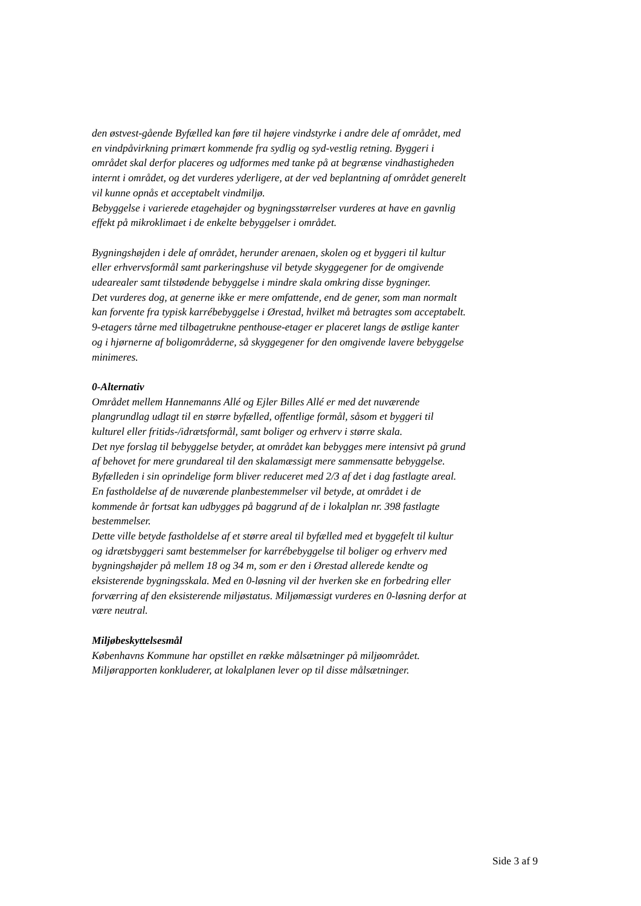den østvest-gående Byfælled kan føre til højere vindstyrke i andre dele af området, med en vindpåvirkning primært kommende fra sydlig og syd-vestlig retning. Byggeri i området skal derfor placeres og udformes med tanke på at begrænse vindhastigheden internt i området, og det vurderes yderligere, at der ved beplantning af området generelt vil kunne opnås et acceptabelt vindmiljø.
Bebyggelse i varierede etagehøjder og bygningsstørrelser vurderes at have en gavnlig effekt på mikroklimaet i de enkelte bebyggelser i området.
Bygningshøjden i dele af området, herunder arenaen, skolen og et byggeri til kultur eller erhvervsformål samt parkeringshuse vil betyde skyggegener for de omgivende udearealer samt tilstødende bebyggelse i mindre skala omkring disse bygninger.
Det vurderes dog, at generne ikke er mere omfattende, end de gener, som man normalt kan forvente fra typisk karrébebyggelse i Ørestad, hvilket må betragtes som acceptabelt. 9-etagers tårne med tilbagetrukne penthouse-etager er placeret langs de østlige kanter og i hjørnerne af boligområderne, så skyggegener for den omgivende lavere bebyggelse minimeres.
0-Alternativ
Området mellem Hannemanns Allé og Ejler Billes Allé er med det nuværende plangrundlag udlagt til en større byfælled, offentlige formål, såsom et byggeri til kulturel eller fritids-/idrætsformål, samt boliger og erhverv i større skala.
Det nye forslag til bebyggelse betyder, at området kan bebygges mere intensivt på grund af behovet for mere grundareal til den skalamæssigt mere sammensatte bebyggelse. Byfælleden i sin oprindelige form bliver reduceret med 2/3 af det i dag fastlagte areal. En fastholdelse af de nuværende planbestemmelser vil betyde, at området i de kommende år fortsat kan udbygges på baggrund af de i lokalplan nr. 398 fastlagte bestemmelser.
Dette ville betyde fastholdelse af et større areal til byfælled med et byggefelt til kultur og idrætsbyggeri samt bestemmelser for karrébebyggelse til boliger og erhverv med bygningshøjder på mellem 18 og 34 m, som er den i Ørestad allerede kendte og eksisterende bygningsskala. Med en 0-løsning vil der hverken ske en forbedring eller forværring af den eksisterende miljøstatus. Miljømæssigt vurderes en 0-løsning derfor at være neutral.
Miljøbeskyttelsesmål
Københavns Kommune har opstillet en række målsætninger på miljøområdet. Miljørapporten konkluderer, at lokalplanen lever op til disse målsætninger.
Side 3 af 9